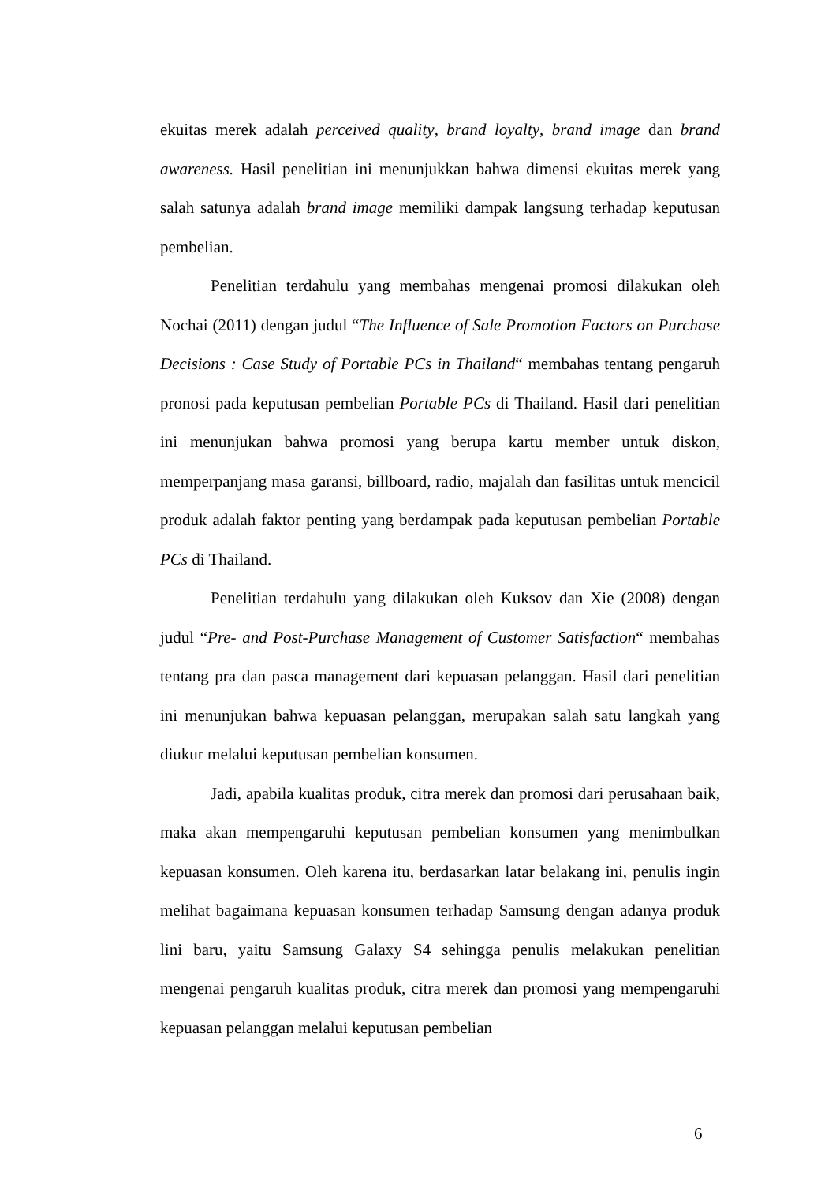ekuitas merek adalah perceived quality, brand loyalty, brand image dan brand awareness. Hasil penelitian ini menunjukkan bahwa dimensi ekuitas merek yang salah satunya adalah brand image memiliki dampak langsung terhadap keputusan pembelian.
Penelitian terdahulu yang membahas mengenai promosi dilakukan oleh Nochai (2011) dengan judul “The Influence of Sale Promotion Factors on Purchase Decisions : Case Study of Portable PCs in Thailand“ membahas tentang pengaruh pronosi pada keputusan pembelian Portable PCs di Thailand. Hasil dari penelitian ini menunjukan bahwa promosi yang berupa kartu member untuk diskon, memperpanjang masa garansi, billboard, radio, majalah dan fasilitas untuk mencicil produk adalah faktor penting yang berdampak pada keputusan pembelian Portable PCs di Thailand.
Penelitian terdahulu yang dilakukan oleh Kuksov dan Xie (2008) dengan judul “Pre- and Post-Purchase Management of Customer Satisfaction“ membahas tentang pra dan pasca management dari kepuasan pelanggan. Hasil dari penelitian ini menunjukan bahwa kepuasan pelanggan, merupakan salah satu langkah yang diukur melalui keputusan pembelian konsumen.
Jadi, apabila kualitas produk, citra merek dan promosi dari perusahaan baik, maka akan mempengaruhi keputusan pembelian konsumen yang menimbulkan kepuasan konsumen. Oleh karena itu, berdasarkan latar belakang ini, penulis ingin melihat bagaimana kepuasan konsumen terhadap Samsung dengan adanya produk lini baru, yaitu Samsung Galaxy S4 sehingga penulis melakukan penelitian mengenai pengaruh kualitas produk, citra merek dan promosi yang mempengaruhi kepuasan pelanggan melalui keputusan pembelian
6